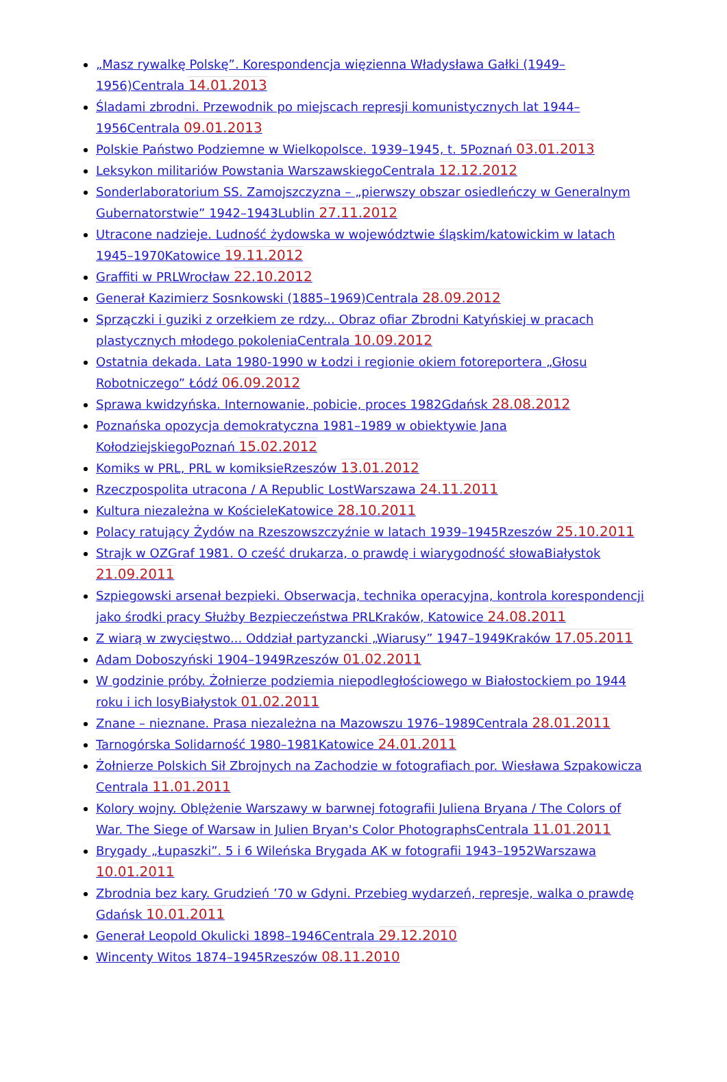„Masz rywalkę Polskę”. Korespondencja więzienna Władysława Gałki (1949–1956)Centrala 14.01.2013
Śladami zbrodni. Przewodnik po miejscach represji komunistycznych lat 1944–1956Centrala 09.01.2013
Polskie Państwo Podziemne w Wielkopolsce. 1939–1945, t. 5Poznań 03.01.2013
Leksykon militariów Powstania WarszawskiegoCentrala 12.12.2012
Sonderlaboratorium SS. Zamojszczyzna – „pierwszy obszar osiedleńczy w Generalnym Gubernatorstwie” 1942–1943Lublin 27.11.2012
Utracone nadzieje. Ludność żydowska w województwie śląskim/katowickim w latach 1945–1970Katowice 19.11.2012
Graffiti w PRLWrocław 22.10.2012
Generał Kazimierz Sosnkowski (1885–1969)Centrala 28.09.2012
Sprzączki i guziki z orzełkiem ze rdzy... Obraz ofiar Zbrodni Katyńskiej w pracach plastycznych młodego pokoleniaCentrala 10.09.2012
Ostatnia dekada. Lata 1980-1990 w Łodzi i regionie okiem fotoreportera „Głosu Robotniczego” Łódź 06.09.2012
Sprawa kwidzyńska. Internowanie, pobicie, proces 1982Gdańsk 28.08.2012
Poznańska opozycja demokratyczna 1981–1989 w obiektywie Jana KołodziejskiegoPoznań 15.02.2012
Komiks w PRL, PRL w komiksieRzeszów 13.01.2012
Rzeczpospolita utracona / A Republic LostWarszawa 24.11.2011
Kultura niezależna w KościeleKatowice 28.10.2011
Polacy ratujący Żydów na Rzeszowszczyźnie w latach 1939–1945Rzeszów 25.10.2011
Strajk w OZGraf 1981. O cześć drukarza, o prawdę i wiarygodność słowaBiałystok 21.09.2011
Szpiegowski arsenał bezpieki. Obserwacja, technika operacyjna, kontrola korespondencji jako środki pracy Służby Bezpieczeństwa PRLKraków, Katowice 24.08.2011
Z wiarą w zwycięstwo... Oddział partyzancki „Wiarusy” 1947–1949Kraków 17.05.2011
Adam Doboszyński 1904–1949Rzeszów 01.02.2011
W godzinie próby. Żołnierze podziemia niepodległościowego w Białostockiem po 1944 roku i ich losyBiałystok 01.02.2011
Znane – nieznane. Prasa niezależna na Mazowszu 1976–1989Centrala 28.01.2011
Tarnogórska Solidarność 1980–1981Katowice 24.01.2011
Żołnierze Polskich Sił Zbrojnych na Zachodzie w fotografiach por. Wiesława Szpakowicza Centrala 11.01.2011
Kolory wojny. Oblężenie Warszawy w barwnej fotografii Juliena Bryana / The Colors of War. The Siege of Warsaw in Julien Bryan's Color PhotographsCentrala 11.01.2011
Brygady „Łupaszki”. 5 i 6 Wileńska Brygada AK w fotografii 1943–1952Warszawa 10.01.2011
Zbrodnia bez kary. Grudzień ’70 w Gdyni. Przebieg wydarzeń, represje, walka o prawdę Gdańsk 10.01.2011
Generał Leopold Okulicki 1898–1946Centrala 29.12.2010
Wincenty Witos 1874–1945Rzeszów 08.11.2010